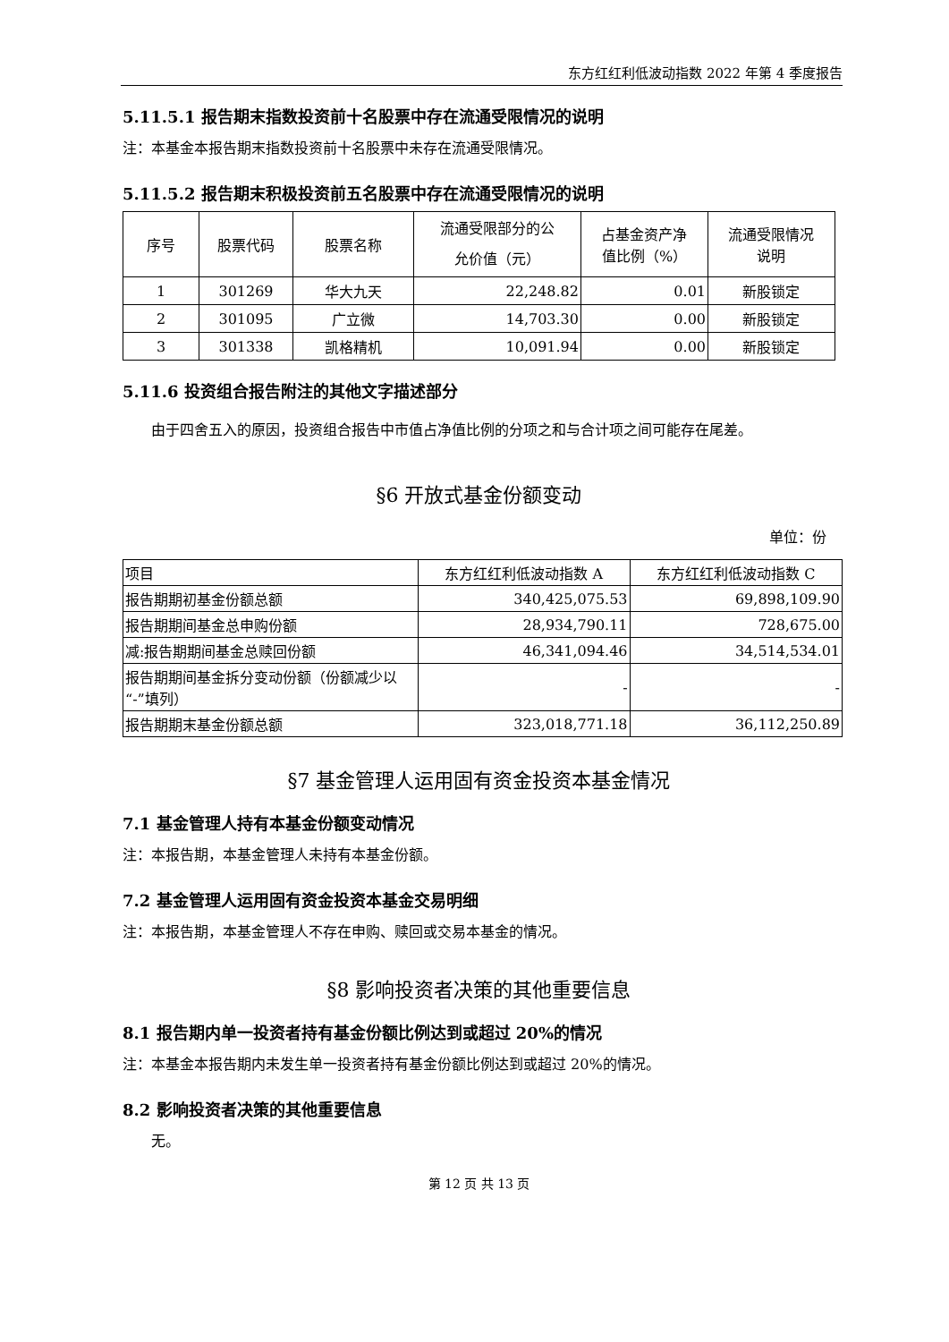东方红红利低波动指数 2022 年第 4 季度报告
5.11.5.1 报告期末指数投资前十名股票中存在流通受限情况的说明
注：本基金本报告期末指数投资前十名股票中未存在流通受限情况。
5.11.5.2 报告期末积极投资前五名股票中存在流通受限情况的说明
| 序号 | 股票代码 | 股票名称 | 流通受限部分的公 允价值（元） | 占基金资产净 值比例（%） | 流通受限情况 说明 |
| --- | --- | --- | --- | --- | --- |
| 1 | 301269 | 华大九天 | 22,248.82 | 0.01 | 新股锁定 |
| 2 | 301095 | 广立微 | 14,703.30 | 0.00 | 新股锁定 |
| 3 | 301338 | 凯格精机 | 10,091.94 | 0.00 | 新股锁定 |
5.11.6 投资组合报告附注的其他文字描述部分
由于四舍五入的原因，投资组合报告中市值占净值比例的分项之和与合计项之间可能存在尾差。
§6 开放式基金份额变动
单位：份
| 项目 | 东方红红利低波动指数 A | 东方红红利低波动指数 C |
| 报告期期初基金份额总额 | 340,425,075.53 | 69,898,109.90 |
| 报告期期间基金总申购份额 | 28,934,790.11 | 728,675.00 |
| 减:报告期期间基金总赎回份额 | 46,341,094.46 | 34,514,534.01 |
| 报告期期间基金拆分变动份额（份额减少以“-”填列） | - | - |
| 报告期期末基金份额总额 | 323,018,771.18 | 36,112,250.89 |
§7 基金管理人运用固有资金投资本基金情况
7.1 基金管理人持有本基金份额变动情况
注：本报告期，本基金管理人未持有本基金份额。
7.2 基金管理人运用固有资金投资本基金交易明细
注：本报告期，本基金管理人不存在申购、赎回或交易本基金的情况。
§8 影响投资者决策的其他重要信息
8.1 报告期内单一投资者持有基金份额比例达到或超过 20%的情况
注：本基金本报告期内未发生单一投资者持有基金份额比例达到或超过 20%的情况。
8.2 影响投资者决策的其他重要信息
无。
第 12 页 共 13 页